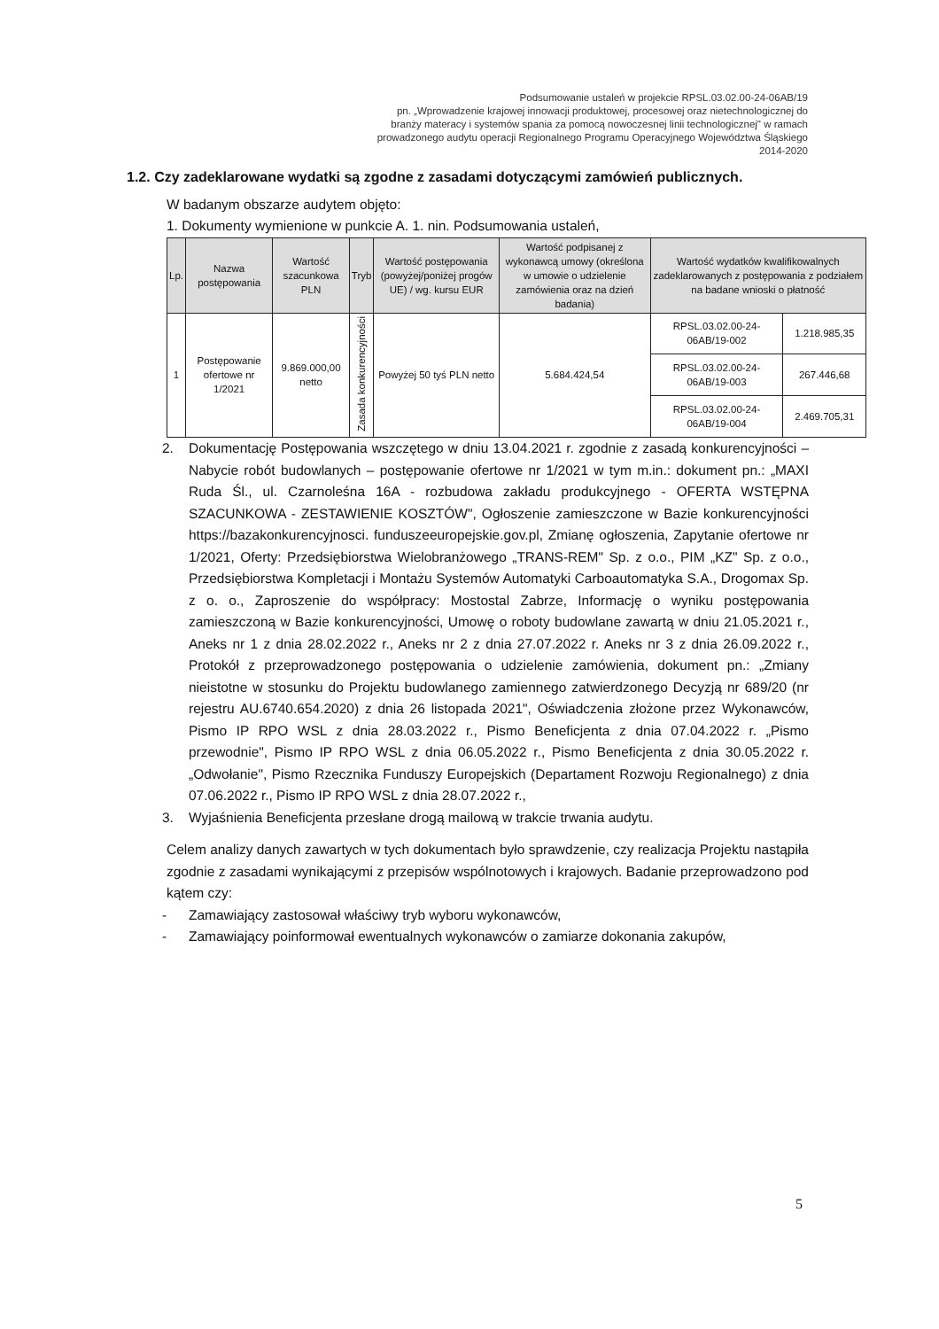Podsumowanie ustaleń w projekcie RPSL.03.02.00-24-06AB/19
pn. „Wprowadzenie krajowej innowacji produktowej, procesowej oraz nietechnologicznej do branży materacy i systemów spania za pomocą nowoczesnej linii technologicznej" w ramach prowadzonego audytu operacji Regionalnego Programu Operacyjnego Województwa Śląskiego 2014-2020
1.2. Czy zadeklarowane wydatki są zgodne z zasadami dotyczącymi zamówień publicznych.
W badanym obszarze audytem objęto:
1. Dokumenty wymienione w punkcie A. 1. nin. Podsumowania ustaleń,
| Lp. | Nazwa postępowania | Wartość szacunkowa PLN | Tryb | Wartość postępowania (powyżej/poniżej progów UE) / wg. kursu EUR | Wartość podpisanej z wykonawcą umowy (określona w umowie o udzielenie zamówienia oraz na dzień badania) | Wartość wydatków kwalifikowalnych zadeklarowanych z postępowania z podziałem na badane wnioski o płatność | |
| --- | --- | --- | --- | --- | --- | --- | --- |
| 1 | Postępowanie ofertowe nr 1/2021 | 9.869.000,00 netto | Zasada konkurencyjności | Powyżej 50 tyś PLN netto | 5.684.424,54 | RPSL.03.02.00-24-06AB/19-002 | 1.218.985,35 |
| | | | | | | RPSL.03.02.00-24-06AB/19-003 | 267.446,68 |
| | | | | | | RPSL.03.02.00-24-06AB/19-004 | 2.469.705,31 |
2. Dokumentację Postępowania wszczętego w dniu 13.04.2021 r. zgodnie z zasadą konkurencyjności – Nabycie robót budowlanych – postępowanie ofertowe nr 1/2021 w tym m.in.: dokument pn.: „MAXI Ruda Śl., ul. Czarnoleśna 16A - rozbudowa zakładu produkcyjnego - OFERTA WSTĘPNA SZACUNKOWA - ZESTAWIENIE KOSZTÓW", Ogłoszenie zamieszczone w Bazie konkurencyjności https://bazakonkurencyjnosci. funduszeeuropejskie.gov.pl, Zmianę ogłoszenia, Zapytanie ofertowe nr 1/2021, Oferty: Przedsiębiorstwa Wielobranżowego „TRANS-REM" Sp. z o.o., PIM „KZ" Sp. z o.o., Przedsiębiorstwa Kompletacji i Montażu Systemów Automatyki Carboautomatyka S.A., Drogomax Sp. z o. o., Zaproszenie do współpracy: Mostostal Zabrze, Informację o wyniku postępowania zamieszczoną w Bazie konkurencyjności, Umowę o roboty budowlane zawartą w dniu 21.05.2021 r., Aneks nr 1 z dnia 28.02.2022 r., Aneks nr 2 z dnia 27.07.2022 r. Aneks nr 3 z dnia 26.09.2022 r., Protokół z przeprowadzonego postępowania o udzielenie zamówienia, dokument pn.: „Zmiany nieistotne w stosunku do Projektu budowlanego zamiennego zatwierdzonego Decyzją nr 689/20 (nr rejestru AU.6740.654.2020) z dnia 26 listopada 2021", Oświadczenia złożone przez Wykonawców, Pismo IP RPO WSL z dnia 28.03.2022 r., Pismo Beneficjenta z dnia 07.04.2022 r. „Pismo przewodnie", Pismo IP RPO WSL z dnia 06.05.2022 r., Pismo Beneficjenta z dnia 30.05.2022 r. „Odwołanie", Pismo Rzecznika Funduszy Europejskich (Departament Rozwoju Regionalnego) z dnia 07.06.2022 r., Pismo IP RPO WSL z dnia 28.07.2022 r.,
3. Wyjaśnienia Beneficjenta przesłane drogą mailową w trakcie trwania audytu.
Celem analizy danych zawartych w tych dokumentach było sprawdzenie, czy realizacja Projektu nastąpiła zgodnie z zasadami wynikającymi z przepisów wspólnotowych i krajowych. Badanie przeprowadzono pod kątem czy:
- Zamawiający zastosował właściwy tryb wyboru wykonawców,
- Zamawiający poinformował ewentualnych wykonawców o zamiarze dokonania zakupów,
5